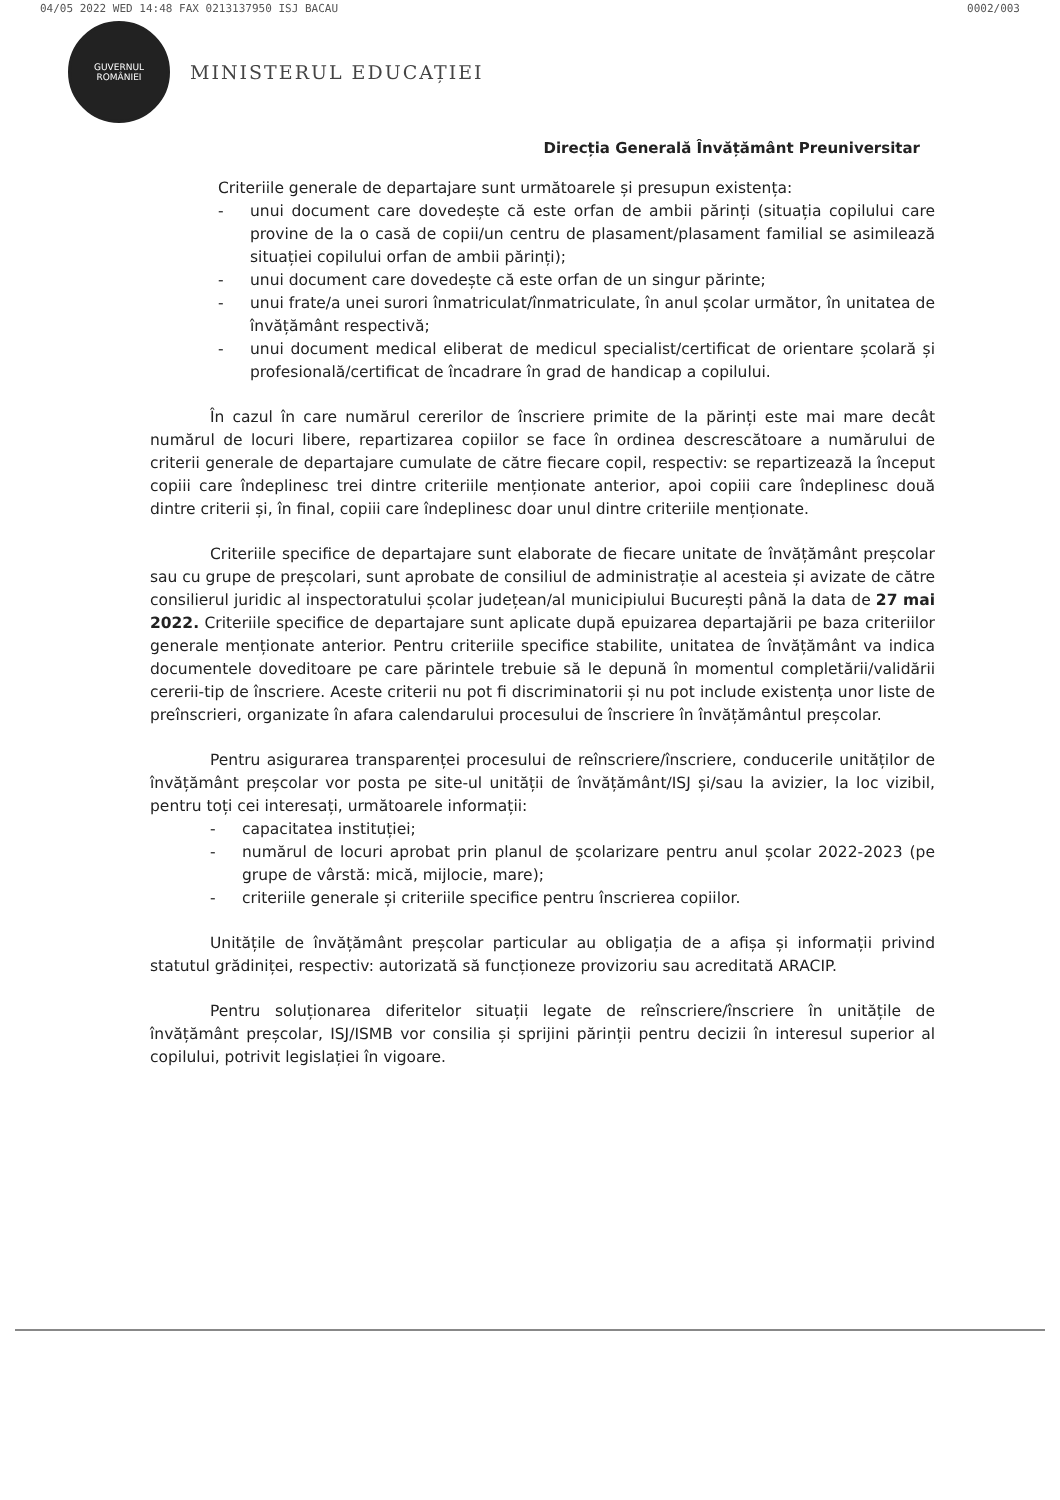04/05 2022 WED 14:48 FAX 0213137950 ISJ BACAU 0002/003
GUVERNUL
ROMÂNIEI
MINISTERUL EDUCAȚIEI
Direcția Generală Învățământ Preuniversitar
Criteriile generale de departajare sunt următoarele și presupun existența:
- unui document care dovedește că este orfan de ambii părinți (situația copilului care provine de la o casă de copii/un centru de plasament/plasament familial se asimilează situației copilului orfan de ambii părinți);
- unui document care dovedește că este orfan de un singur părinte;
- unui frate/a unei surori înmatriculat/înmatriculate, în anul școlar următor, în unitatea de învățământ respectivă;
- unui document medical eliberat de medicul specialist/certificat de orientare școlară și profesională/certificat de încadrare în grad de handicap a copilului.
În cazul în care numărul cererilor de înscriere primite de la părinți este mai mare decât numărul de locuri libere, repartizarea copiilor se face în ordinea descrescătoare a numărului de criterii generale de departajare cumulate de către fiecare copil, respectiv: se repartizează la început copiii care îndeplinesc trei dintre criteriile menționate anterior, apoi copiii care îndeplinesc două dintre criterii și, în final, copiii care îndeplinesc doar unul dintre criteriile menționate.
Criteriile specifice de departajare sunt elaborate de fiecare unitate de învățământ preșcolar sau cu grupe de preșcolari, sunt aprobate de consiliul de administrație al acesteia și avizate de către consilierul juridic al inspectoratului școlar județean/al municipiului București până la data de 27 mai 2022. Criteriile specifice de departajare sunt aplicate după epuizarea departajării pe baza criteriilor generale menționate anterior. Pentru criteriile specifice stabilite, unitatea de învățământ va indica documentele doveditoare pe care părintele trebuie să le depună în momentul completării/validării cererii-tip de înscriere. Aceste criterii nu pot fi discriminatorii și nu pot include existența unor liste de preînscrieri, organizate în afara calendarului procesului de înscriere în învățământul preșcolar.
Pentru asigurarea transparenței procesului de reînscriere/înscriere, conducerile unităților de învățământ preșcolar vor posta pe site-ul unității de învățământ/ISJ și/sau la avizier, la loc vizibil, pentru toți cei interesați, următoarele informații:
- capacitatea instituției;
- numărul de locuri aprobat prin planul de școlarizare pentru anul școlar 2022-2023 (pe grupe de vârstă: mică, mijlocie, mare);
- criteriile generale și criteriile specifice pentru înscrierea copiilor.
Unitățile de învățământ preșcolar particular au obligația de a afișa și informații privind statutul grădiniței, respectiv: autorizată să funcționeze provizoriu sau acreditată ARACIP.
Pentru soluționarea diferitelor situații legate de reînscriere/înscriere în unitățile de învățământ preșcolar, ISJ/ISMB vor consilia și sprijini părinții pentru decizii în interesul superior al copilului, potrivit legislației în vigoare.